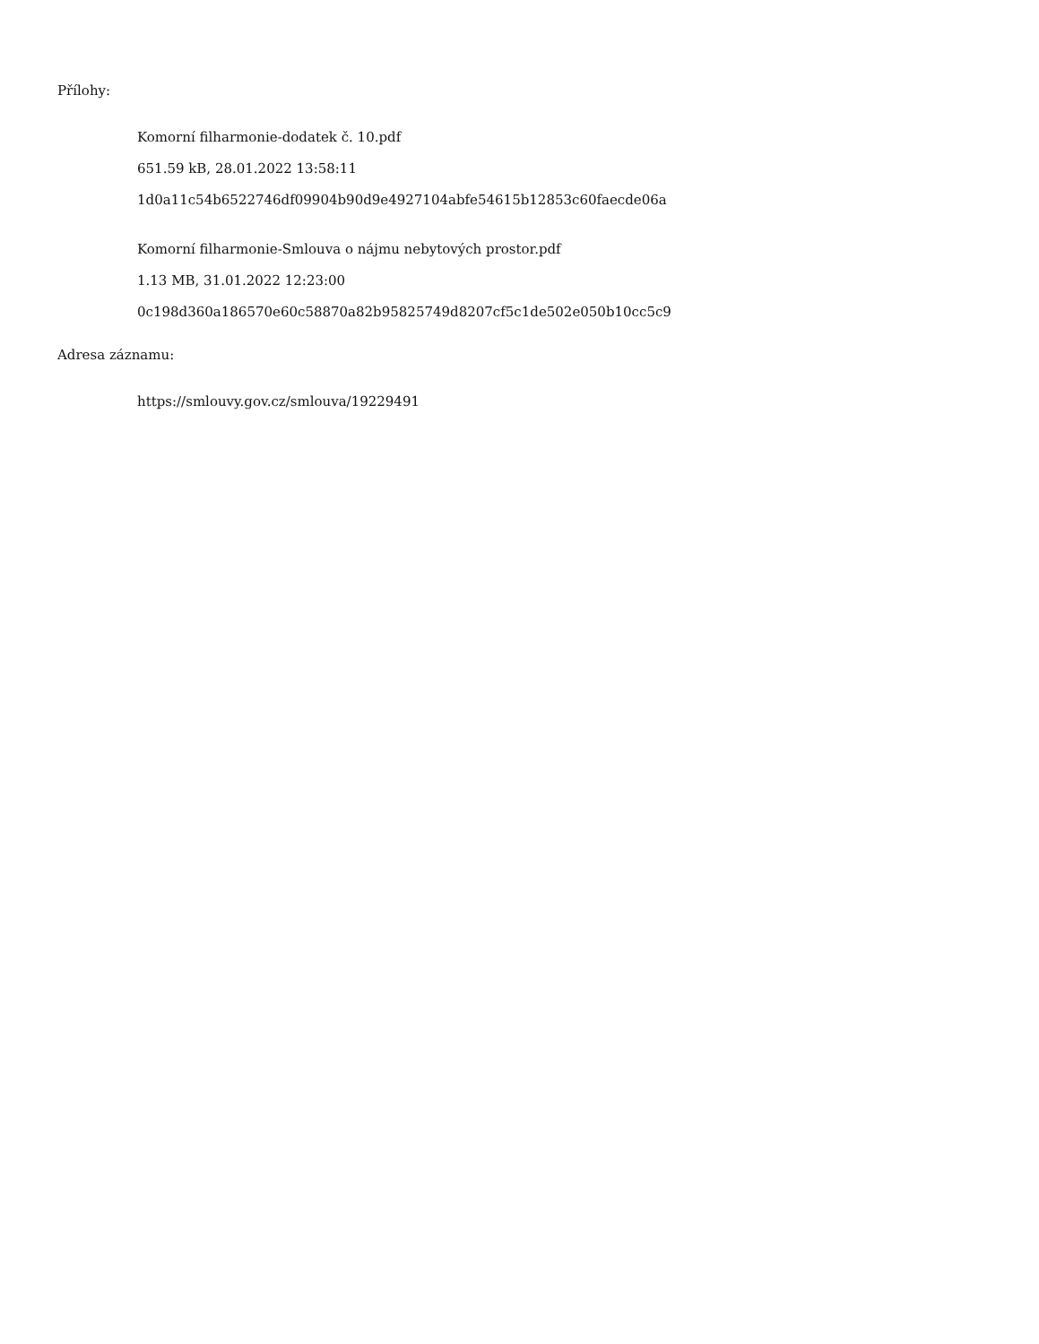Přílohy:
Komorní filharmonie-dodatek č. 10.pdf
651.59 kB, 28.01.2022 13:58:11
1d0a11c54b6522746df09904b90d9e4927104abfe54615b12853c60faecde06a
Komorní filharmonie-Smlouva o nájmu nebytových prostor.pdf
1.13 MB, 31.01.2022 12:23:00
0c198d360a186570e60c58870a82b95825749d8207cf5c1de502e050b10cc5c9
Adresa záznamu:
https://smlouvy.gov.cz/smlouva/19229491